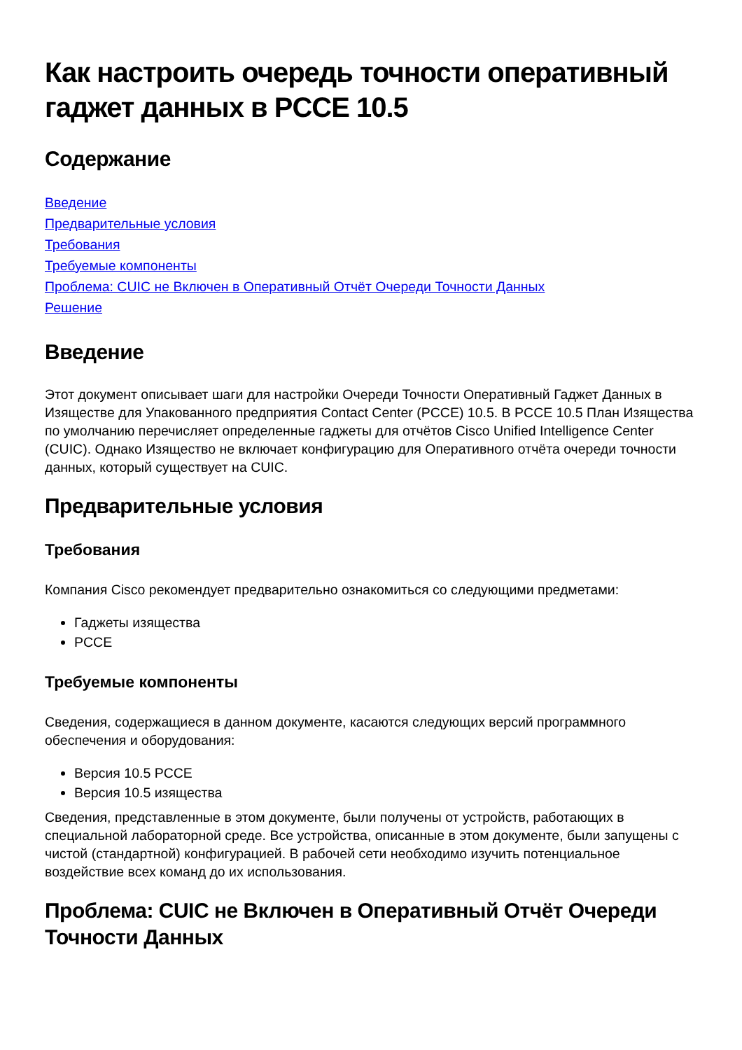Как настроить очередь точности оперативный гаджет данных в PCCE 10.5
Содержание
Введение
Предварительные условия
Требования
Требуемые компоненты
Проблема: CUIC не Включен в Оперативный Отчёт Очереди Точности Данных
Решение
Введение
Этот документ описывает шаги для настройки Очереди Точности Оперативный Гаджет Данных в Изяществе для Упакованного предприятия Contact Center (PCCE) 10.5. В PCCE 10.5 План Изящества по умолчанию перечисляет определенные гаджеты для отчётов Cisco Unified Intelligence Center (CUIC). Однако Изящество не включает конфигурацию для Оперативного отчёта очереди точности данных, который существует на CUIC.
Предварительные условия
Требования
Компания Cisco рекомендует предварительно ознакомиться со следующими предметами:
Гаджеты изящества
PCCE
Требуемые компоненты
Сведения, содержащиеся в данном документе, касаются следующих версий программного обеспечения и оборудования:
Версия 10.5 PCCE
Версия 10.5 изящества
Сведения, представленные в этом документе, были получены от устройств, работающих в специальной лабораторной среде. Все устройства, описанные в этом документе, были запущены с чистой (стандартной) конфигурацией. В рабочей сети необходимо изучить потенциальное воздействие всех команд до их использования.
Проблема: CUIC не Включен в Оперативный Отчёт Очереди Точности Данных